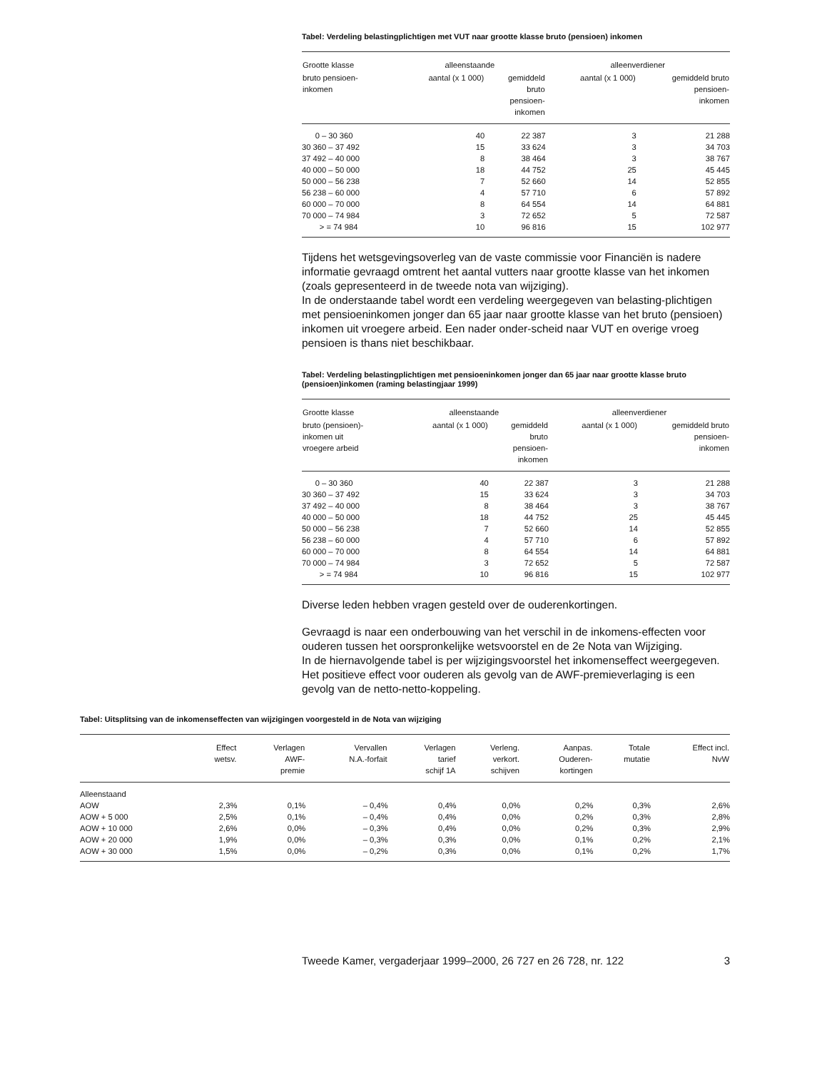Tabel: Verdeling belastingplichtigen met VUT naar grootte klasse bruto (pensioen) inkomen
| Grootte klasse | alleenstaande | | alleenverdiener | |
| --- | --- | --- | --- | --- |
| bruto pensioen- inkomen | aantal (x 1 000) | gemiddeld bruto pensioen- inkomen | aantal (x 1 000) | gemiddeld bruto pensioen- inkomen |
| 0 – 30 360 | 40 | 22 387 | 3 | 21 288 |
| 30 360 – 37 492 | 15 | 33 624 | 3 | 34 703 |
| 37 492 – 40 000 | 8 | 38 464 | 3 | 38 767 |
| 40 000 – 50 000 | 18 | 44 752 | 25 | 45 445 |
| 50 000 – 56 238 | 7 | 52 660 | 14 | 52 855 |
| 56 238 – 60 000 | 4 | 57 710 | 6 | 57 892 |
| 60 000 – 70 000 | 8 | 64 554 | 14 | 64 881 |
| 70 000 – 74 984 | 3 | 72 652 | 5 | 72 587 |
| > = 74 984 | 10 | 96 816 | 15 | 102 977 |
Tijdens het wetsgevingsoverleg van de vaste commissie voor Financiën is nadere informatie gevraagd omtrent het aantal vutters naar grootte klasse van het inkomen (zoals gepresenteerd in de tweede nota van wijziging).
In de onderstaande tabel wordt een verdeling weergegeven van belasting-plichtigen met pensioeninkomen jonger dan 65 jaar naar grootte klasse van het bruto (pensioen) inkomen uit vroegere arbeid. Een nader onder-scheid naar VUT en overige vroeg pensioen is thans niet beschikbaar.
Tabel: Verdeling belastingplichtigen met pensioeninkomen jonger dan 65 jaar naar grootte klasse bruto (pensioen)inkomen (raming belastingjaar 1999)
| Grootte klasse | alleenstaande | | alleenverdiener | |
| --- | --- | --- | --- | --- |
| bruto (pensioen)- inkomen uit vroegere arbeid | aantal (x 1 000) | gemiddeld bruto pensioen- inkomen | aantal (x 1 000) | gemiddeld bruto pensioen- inkomen |
| 0 – 30 360 | 40 | 22 387 | 3 | 21 288 |
| 30 360 – 37 492 | 15 | 33 624 | 3 | 34 703 |
| 37 492 – 40 000 | 8 | 38 464 | 3 | 38 767 |
| 40 000 – 50 000 | 18 | 44 752 | 25 | 45 445 |
| 50 000 – 56 238 | 7 | 52 660 | 14 | 52 855 |
| 56 238 – 60 000 | 4 | 57 710 | 6 | 57 892 |
| 60 000 – 70 000 | 8 | 64 554 | 14 | 64 881 |
| 70 000 – 74 984 | 3 | 72 652 | 5 | 72 587 |
| > = 74 984 | 10 | 96 816 | 15 | 102 977 |
Diverse leden hebben vragen gesteld over de ouderenkortingen.
Gevraagd is naar een onderbouwing van het verschil in de inkomens-effecten voor ouderen tussen het oorspronkelijke wetsvoorstel en de 2e Nota van Wijziging.
In de hiernavolgende tabel is per wijzigingsvoorstel het inkomenseffect weergegeven. Het positieve effect voor ouderen als gevolg van de AWF-premieverlaging is een gevolg van de netto-netto-koppeling.
Tabel: Uitsplitsing van de inkomenseffecten van wijzigingen voorgesteld in de Nota van wijziging
| | Effect wetsv. | Verlagen AWF- premie | Vervallen N.A.-forfait | Verlagen tarief schijf 1A | Verleng. verkort. schijven | Aanpas. Ouderen- kortingen | Totale mutatie | Effect incl. NvW |
| --- | --- | --- | --- | --- | --- | --- | --- | --- |
| Alleenstaand | | | | | | | | |
| AOW | 2,3% | 0,1% | – 0,4% | 0,4% | 0,0% | 0,2% | 0,3% | 2,6% |
| AOW + 5 000 | 2,5% | 0,1% | – 0,4% | 0,4% | 0,0% | 0,2% | 0,3% | 2,8% |
| AOW + 10 000 | 2,6% | 0,0% | – 0,3% | 0,4% | 0,0% | 0,2% | 0,3% | 2,9% |
| AOW + 20 000 | 1,9% | 0,0% | – 0,3% | 0,3% | 0,0% | 0,1% | 0,2% | 2,1% |
| AOW + 30 000 | 1,5% | 0,0% | – 0,2% | 0,3% | 0,0% | 0,1% | 0,2% | 1,7% |
Tweede Kamer, vergaderjaar 1999–2000, 26 727 en 26 728, nr. 122 3